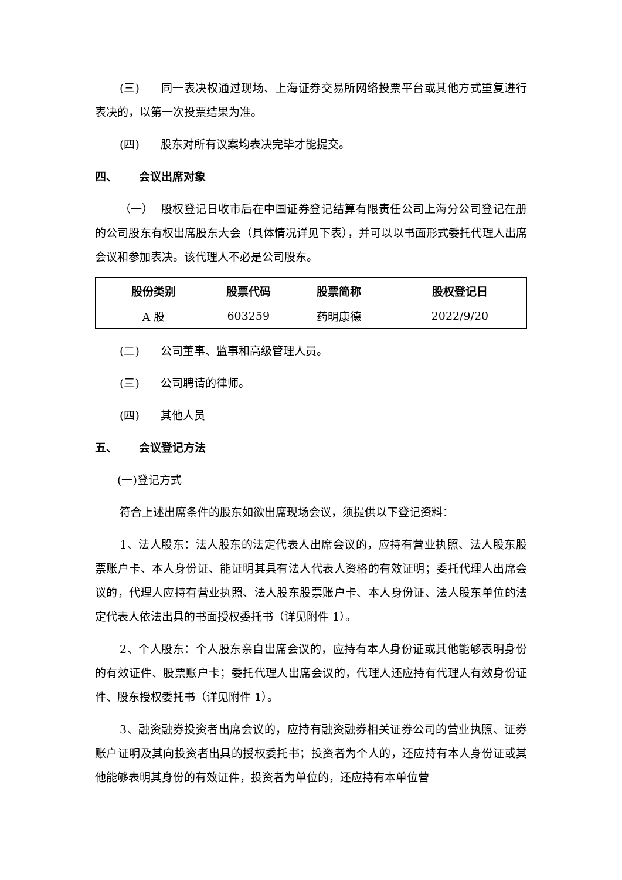(三) 同一表决权通过现场、上海证券交易所网络投票平台或其他方式重复进行表决的，以第一次投票结果为准。
(四) 股东对所有议案均表决完毕才能提交。
四、 会议出席对象
（一） 股权登记日收市后在中国证券登记结算有限责任公司上海分公司登记在册的公司股东有权出席股东大会（具体情况详见下表），并可以以书面形式委托代理人出席会议和参加表决。该代理人不必是公司股东。
| 股份类别 | 股票代码 | 股票简称 | 股权登记日 |
| --- | --- | --- | --- |
| A 股 | 603259 | 药明康德 | 2022/9/20 |
(二) 公司董事、监事和高级管理人员。
(三) 公司聘请的律师。
(四) 其他人员
五、 会议登记方法
(一)登记方式
符合上述出席条件的股东如欲出席现场会议，须提供以下登记资料：
1、法人股东：法人股东的法定代表人出席会议的，应持有营业执照、法人股东股票账户卡、本人身份证、能证明其具有法人代表人资格的有效证明；委托代理人出席会议的，代理人应持有营业执照、法人股东股票账户卡、本人身份证、法人股东单位的法定代表人依法出具的书面授权委托书（详见附件 1）。
2、个人股东：个人股东亲自出席会议的，应持有本人身份证或其他能够表明身份的有效证件、股票账户卡；委托代理人出席会议的，代理人还应持有代理人有效身份证件、股东授权委托书（详见附件 1）。
3、融资融券投资者出席会议的，应持有融资融券相关证券公司的营业执照、证券账户证明及其向投资者出具的授权委托书；投资者为个人的，还应持有本人身份证或其他能够表明其身份的有效证件，投资者为单位的，还应持有本单位营